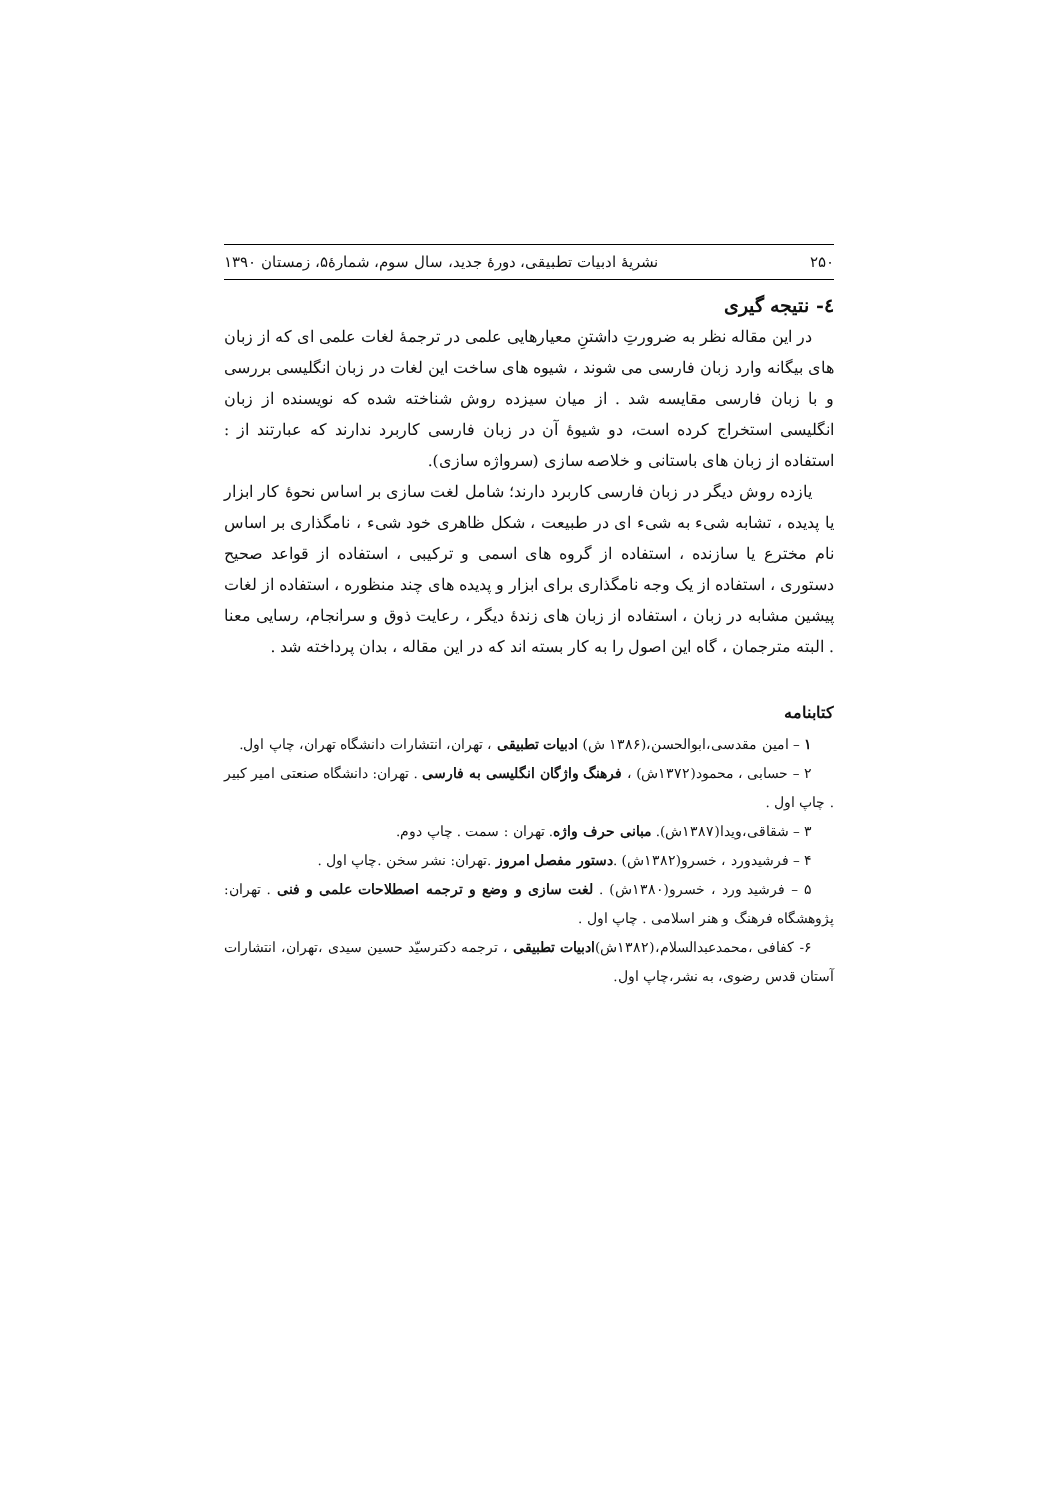۲۵۰ نشریهٔ ادبیات تطبیقی، دورهٔ جدید، سال سوم، شمارهٔ۵، زمستان ۱۳۹۰
٤- نتیجه گیری
در این مقاله نظر به ضرورتِ داشتنِ معیارهایی علمی در ترجمهٔ لغات علمی ای که از زبان های بیگانه وارد زبان فارسی می شوند ، شیوه های ساخت این لغات در زبان انگلیسی بررسی و با زبان فارسی مقایسه شد . از میان سیزده روش شناخته شده که نویسنده از زبان انگلیسی استخراج کرده است، دو شیوهٔ آن در زبان فارسی کاربرد ندارند که عبارتند از : استفاده از زبان های باستانی و خلاصه سازی (سرواژه سازی).
یازده روش دیگر در زبان فارسی کاربرد دارند؛ شامل لغت سازی بر اساس نحوهٔ کار ابزار یا پدیده ، تشابه شیء به شیء ای در طبیعت ، شکل ظاهری خود شیء ، نامگذاری بر اساس نام مخترع یا سازنده ، استفاده از گروه های اسمی و ترکیبی ، استفاده از قواعد صحیح دستوری ، استفاده از یک وجه نامگذاری برای ابزار و پدیده های چند منظوره ، استفاده از لغات پیشین مشابه در زبان ، استفاده از زبان های زندهٔ دیگر ، رعایت ذوق و سرانجام، رسایی معنا . البته مترجمان ، گاه این اصول را به کار بسته اند که در این مقاله ، بدان پرداخته شد .
کتابنامه
۱ – امین مقدسی،ابوالحسن،(۱۳۸۶ ش) ادبیات تطبیقی ، تهران، انتشارات دانشگاه تهران، چاپ اول.
۲ – حسابی ، محمود(۱۳۷۲ش) ، فرهنگ واژگان انگلیسی به فارسی . تهران: دانشگاه صنعتی امیر کبیر . چاپ اول .
۳ – شقاقی،ویدا(۱۳۸۷ش). مبانی حرف واژه. تهران : سمت . چاپ دوم.
۴ – فرشیدورد ، خسرو(۱۳۸۲ش) .دستور مفصل امروز .تهران: نشر سخن .چاپ اول .
۵ – فرشید ورد ، خسرو(۱۳۸۰ش) . لغت سازی و وضع و ترجمه اصطلاحات علمی و فنی . تهران: پژوهشگاه فرهنگ و هنر اسلامی . چاپ اول .
۶- کفافی ،محمدعبدالسلام،(۱۳۸۲ش)ادبیات تطبیقی ، ترجمه دکترسیّد حسین سیدی ،تهران، انتشارات آستان قدس رضوی، به نشر،چاپ اول.